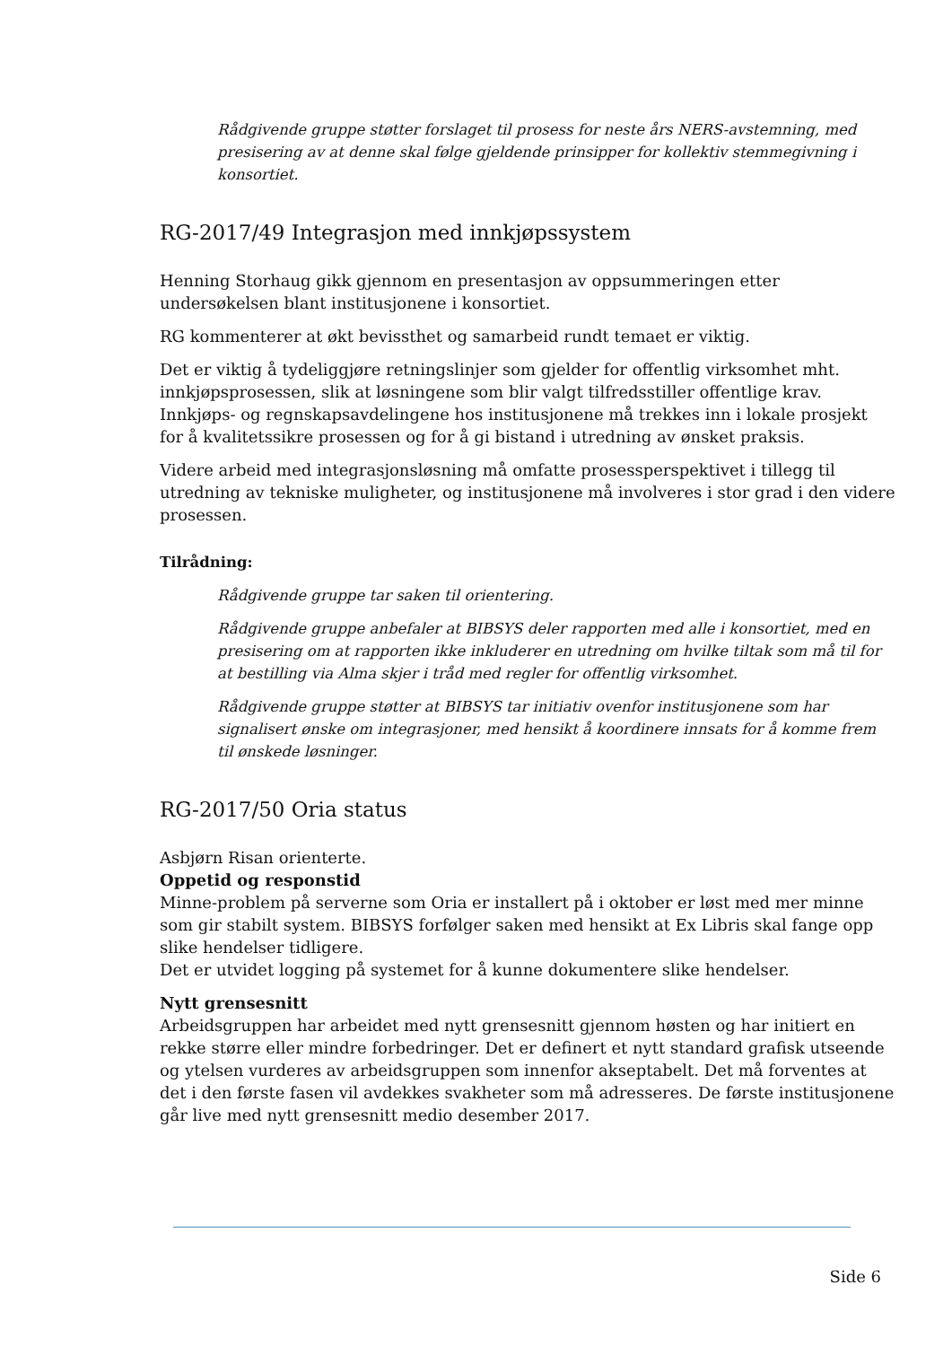Rådgivende gruppe støtter forslaget til prosess for neste års NERS-avstemning, med presisering av at denne skal følge gjeldende prinsipper for kollektiv stemmegivning i konsortiet.
RG-2017/49 Integrasjon med innkjøpssystem
Henning Storhaug gikk gjennom en presentasjon av oppsummeringen etter undersøkelsen blant institusjonene i konsortiet.
RG kommenterer at økt bevissthet og samarbeid rundt temaet er viktig.
Det er viktig å tydeliggjøre retningslinjer som gjelder for offentlig virksomhet mht. innkjøpsprosessen, slik at løsningene som blir valgt tilfredsstiller offentlige krav. Innkjøps- og regnskapsavdelingene hos institusjonene må trekkes inn i lokale prosjekt for å kvalitetssikre prosessen og for å gi bistand i utredning av ønsket praksis.
Videre arbeid med integrasjonsløsning må omfatte prosessperspektivet i tillegg til utredning av tekniske muligheter, og institusjonene må involveres i stor grad i den videre prosessen.
Tilrådning:
Rådgivende gruppe tar saken til orientering.
Rådgivende gruppe anbefaler at BIBSYS deler rapporten med alle i konsortiet, med en presisering om at rapporten ikke inkluderer en utredning om hvilke tiltak som må til for at bestilling via Alma skjer i tråd med regler for offentlig virksomhet.
Rådgivende gruppe støtter at BIBSYS tar initiativ ovenfor institusjonene som har signalisert ønske om integrasjoner, med hensikt å koordinere innsats for å komme frem til ønskede løsninger.
RG-2017/50 Oria status
Asbjørn Risan orienterte.
Oppetid og responstid
Minne-problem på serverne som Oria er installert på i oktober er løst med mer minne som gir stabilt system. BIBSYS forfølger saken med hensikt at Ex Libris skal fange opp slike hendelser tidligere.
Det er utvidet logging på systemet for å kunne dokumentere slike hendelser.
Nytt grensesnitt
Arbeidsgruppen har arbeidet med nytt grensesnitt gjennom høsten og har initiert en rekke større eller mindre forbedringer. Det er definert et nytt standard grafisk utseende og ytelsen vurderes av arbeidsgruppen som innenfor akseptabelt. Det må forventes at det i den første fasen vil avdekkes svakheter som må adresseres. De første institusjonene går live med nytt grensesnitt medio desember 2017.
Side 6